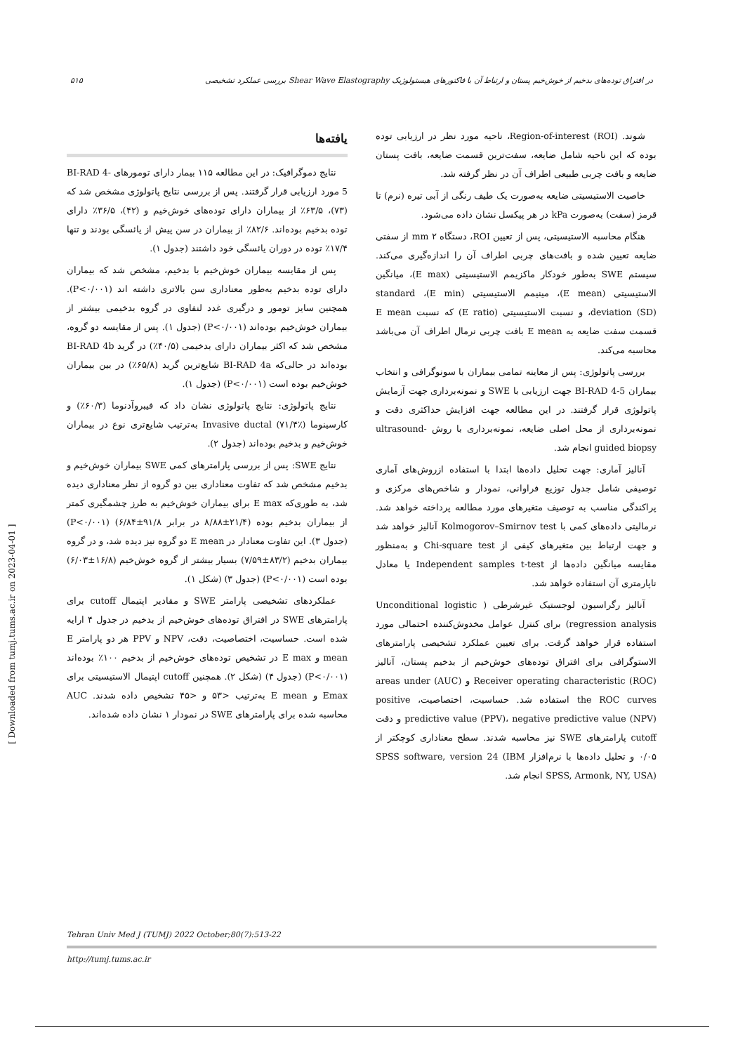۵۱۵ بررسی عملکرد تشخیصی Shear Wave Elastography در افتراق توده‌های بدخیم از خوش‌خیم پستان و ارتباط آن با فاکتورهای هیستولوژیک
شوند. Region-of-interest (ROI)، ناحیه مورد نظر در ارزیابی توده بوده که این ناحیه شامل ضایعه، سفت‌ترین قسمت ضایعه، بافت پستان ضایعه و بافت چربی طبیعی اطراف آن در نظر گرفته شد.
خاصیت الاستیسیتی ضایعه به‌صورت یک طیف رنگی از آبی تیره (نرم) تا قرمز (سفت) به‌صورت kPa در هر پیکسل نشان داده می‌شود.
هنگام محاسبه الاستیسیتی، پس از تعیین ROI، دستگاه ۲ mm از سفتی ضایعه تعیین شده و بافت‌های چربی اطراف آن را اندازه‌گیری می‌کند. سیستم SWE به‌طور خودکار ماکزیمم الاستیسیتی (E max)، میانگین الاستیسیتی (E mean)، مینیمم الاستیسیتی (E min)، standard deviation (SD)، و نسبت الاستیسیتی (E ratio) که نسبت E mean قسمت سفت ضایعه به E mean بافت چربی نرمال اطراف آن می‌باشد محاسبه می‌کند.
بررسی پاتولوژی: پس از معاینه تمامی بیماران با سونوگرافی و انتخاب بیماران BI-RAD 4-5 جهت ارزیابی با SWE و نمونه‌برداری جهت آزمایش پاتولوژی قرار گرفتند. در این مطالعه جهت افزایش حداکثری دقت و نمونه‌برداری از محل اصلی ضایعه، نمونه‌برداری با روش ultrasound-guided biopsy انجام شد.
آنالیز آماری: جهت تحلیل داده‌ها ابتدا با استفاده ازروش‌های آماری توصیفی شامل جدول توزیع فراوانی، نمودار و شاخص‌های مرکزی و پراکندگی مناسب به توصیف متغیرهای مورد مطالعه پرداخته خواهد شد. نرمالیتی داده‌های کمی با Kolmogorov–Smirnov test آنالیز خواهد شد و جهت ارتباط بین متغیرهای کیفی از Chi-square test و به‌منظور مقایسه میانگین داده‌ها از Independent samples t-test یا معادل ناپارمتری آن استفاده خواهد شد.
آنالیز رگراسیون لوجستیک غیرشرطی ( Unconditional logistic regression analysis) برای کنترل عوامل مخدوش‌کننده احتمالی مورد استفاده قرار خواهد گرفت. برای تعیین عملکرد تشخیصی پارامترهای الاستوگرافی برای افتراق توده‌های خوش‌خیم از بدخیم پستان، آنالیز Receiver operating characteristic (ROC) و (AUC) areas under the ROC curves استفاده شد. حساسیت، اختصاصیت، positive predictive value (PPV)، negative predictive value (NPV) و دقت cutoff پارامترهای SWE نیز محاسبه شدند. سطح معناداری کوچکتر از ۰/۰۵ و تحلیل داده‌ها با نرم‌افزار SPSS software, version 24 (IBM SPSS, Armonk, NY, USA) انجام شد.
یافته‌ها
نتایج دموگرافیک: در این مطالعه ۱۱۵ بیمار دارای تومورهای BI-RAD 4-5 مورد ارزیابی قرار گرفتند. پس از بررسی نتایج پاتولوژی مشخص شد که (۷۳)، ۶۳/۵٪ از بیماران دارای توده‌های خوش‌خیم و (۴۲)، ۳۶/۵٪ دارای توده بدخیم بوده‌اند. ۸۲/۶٪ از بیماران در سن پیش از یائسگی بودند و تنها ۱۷/۴٪ توده در دوران یائسگی خود داشتند (جدول ۱).
پس از مقایسه بیماران خوش‌خیم با بدخیم، مشخص شد که بیماران دارای توده بدخیم به‌طور معناداری سن بالاتری داشته اند (P<۰/۰۰۱). همچنین سایز تومور و درگیری غدد لنفاوی در گروه بدخیمی بیشتر از بیماران خوش‌خیم بوده‌اند (P<۰/۰۰۱) (جدول ۱). پس از مقایسه دو گروه، مشخص شد که اکثر بیماران دارای بدخیمی (۴۰/۵٪) در گرید BI-RAD 4b بوده‌اند در حالی‌که BI-RAD 4a شایع‌ترین گرید (۶۵/۸٪) در بین بیماران خوش‌خیم بوده است (P<۰/۰۰۱) (جدول ۱).
نتایج پاتولوژی: نتایج پاتولوژی نشان داد که فیبروآدنوما (۶۰/۳٪) و کارسینوما Invasive ductal (۷۱/۴٪) به‌ترتیب شایع‌تری نوع در بیماران خوش‌خیم و بدخیم بوده‌اند (جدول ۲).
نتایج SWE: پس از بررسی پارامترهای کمی SWE بیماران خوش‌خیم و بدخیم مشخص شد که تفاوت معناداری بین دو گروه از نظر معناداری دیده شد، به طوری‌که E max برای بیماران خوش‌خیم به طرز چشمگیری کمتر از بیماران بدخیم بوده (۲۱/۴±۸/۸۸ در برابر ۹۱/۸±۶/۸۴) (P<۰/۰۰۱) (جدول ۳). این تفاوت معنادار در E mean دو گروه نیز دیده شد، و در گروه بیماران بدخیم (۸۳/۲±۷/۵۹) بسیار بیشتر از گروه خوش‌خیم (۱۶/۸±۶/۰۳) بوده است (P<۰/۰۰۱) (جدول ۳) (شکل ۱).
عملکردهای تشخیصی پارامتر SWE و مقادیر اپتیمال cutoff برای پارامترهای SWE در افتراق توده‌های خوش‌خیم از بدخیم در جدول ۴ ارایه شده است. حساسیت، اختصاصیت، دقت، NPV و PPV هر دو پارامتر E mean و E max در تشخیص توده‌های خوش‌خیم از بدخیم ۱۰۰٪ بوده‌اند (P<۰/۰۰۱) (جدول ۴) (شکل ۲). همچنین cutoff اپتیمال الاستیسیتی برای Emax و E mean به‌ترتیب <۵۳ و <۴۵ تشخیص داده شدند. AUC محاسبه شده برای پارامترهای SWE در نمودار ۱ نشان داده شده‌اند.
[ Downloaded from tumj.tums.ac.ir on 2023-04-01 ]
Tehran Univ Med J (TUMJ) 2022 October;80(7):513-22
http://tumj.tums.ac.ir